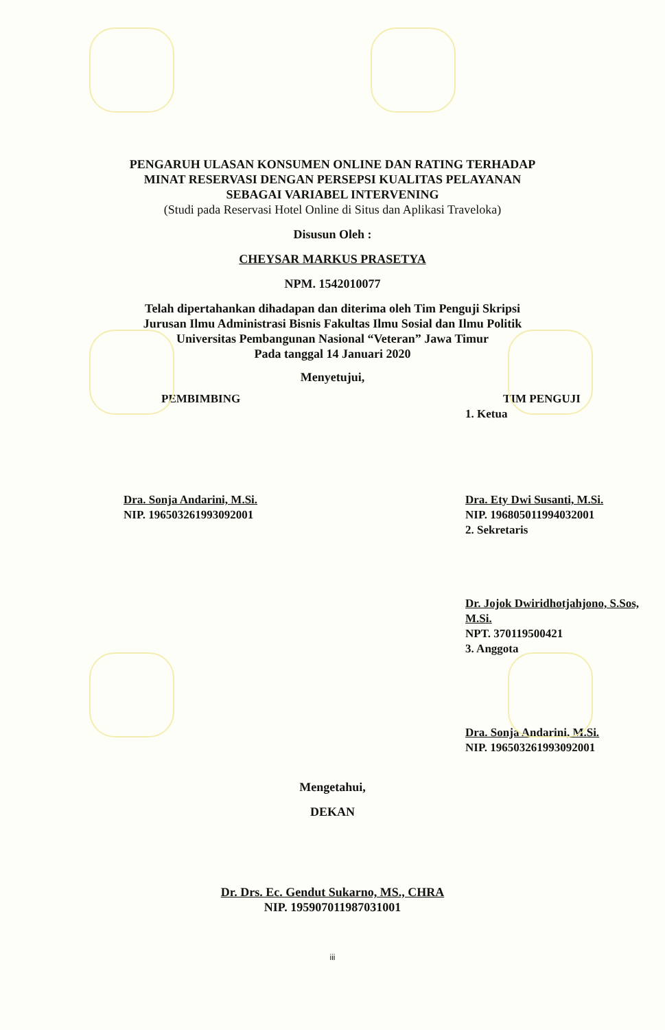PENGARUH ULASAN KONSUMEN ONLINE DAN RATING TERHADAP
MINAT RESERVASI DENGAN PERSEPSI KUALITAS PELAYANAN
SEBAGAI VARIABEL INTERVENING
(Studi pada Reservasi Hotel Online di Situs dan Aplikasi Traveloka)
Disusun Oleh :
CHEYSAR MARKUS PRASETYA
NPM. 1542010077
Telah dipertahankan dihadapan dan diterima oleh Tim Penguji Skripsi
Jurusan Ilmu Administrasi Bisnis Fakultas Ilmu Sosial dan Ilmu Politik
Universitas Pembangunan Nasional “Veteran” Jawa Timur
Pada tanggal 14 Januari 2020
Menyetujui,
PEMBIMBING
Dra. Sonja Andarini, M.Si.
NIP. 196503261993092001
TIM PENGUJI
1. Ketua
Dra. Ety Dwi Susanti, M.Si.
NIP. 196805011994032001
2. Sekretaris
Dr. Jojok Dwiridhotjahjono, S.Sos, M.Si.
NPT. 370119500421
3. Anggota
Dra. Sonja Andarini, M.Si.
NIP. 196503261993092001
Mengetahui,
DEKAN
Dr. Drs. Ec. Gendut Sukarno, MS., CHRA
NIP. 195907011987031001
iii